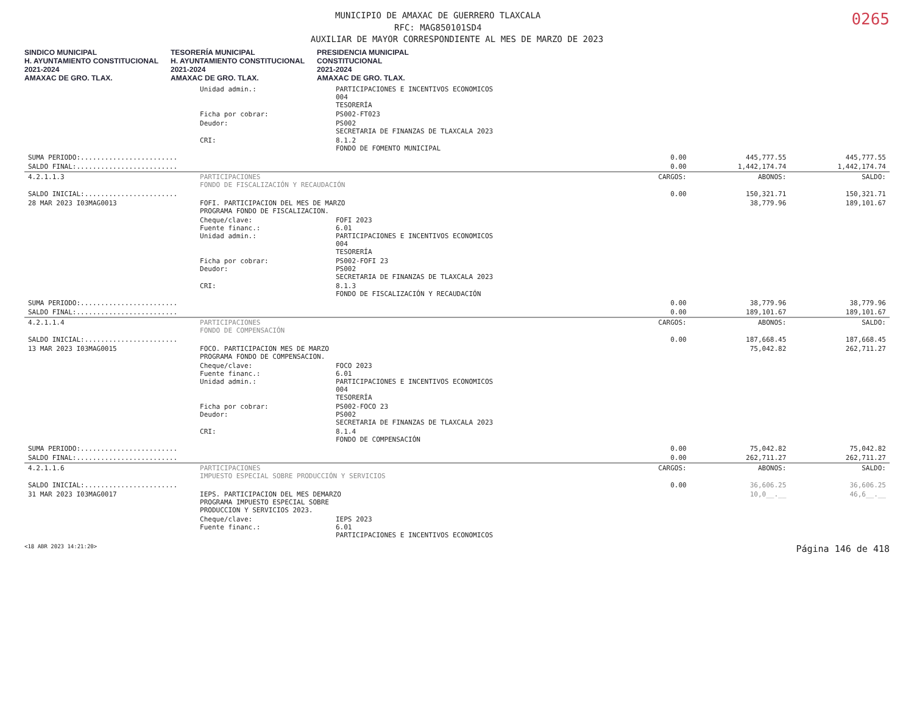0265
MUNICIPIO DE AMAXAC DE GUERRERO TLAXCALA
RFC: MAG850101SD4
AUXILIAR DE MAYOR CORRESPONDIENTE AL MES DE MARZO DE 2023
SINDICO MUNICIPAL
H. AYUNTAMIENTO CONSTITUCIONAL
2021-2024
AMAXAC DE GRO. TLAX. TESORERÍA MUNICIPAL
H. AYUNTAMIENTO CONSTITUCIONAL
2021-2024
AMAXAC DE GRO. TLAX. PRESIDENCIA MUNICIPAL
CONSTITUCIONAL
2021-2024
AMAXAC DE GRO. TLAX.
| | Unidad admin.: | PARTICIPACIONES E INCENTIVOS ECONOMICOS 004 TESORERÍA | | | |
| | Ficha por cobrar: | PS002-FT023 | | | |
| | Deudor: | PS002 SECRETARIA DE FINANZAS DE TLAXCALA 2023 | | | |
| | CRI: | 8.1.2 FONDO DE FOMENTO MUNICIPAL | | | |
| SUMA PERIODO:........................ | | | 0.00 | 445,777.55 | 445,777.55 |
| SALDO FINAL:......................... | | | 0.00 | 1,442,174.74 | 1,442,174.74 |
| 4.2.1.1.3 | PARTICIPACIONES FONDO DE FISCALIZACIÓN Y RECAUDACIÓN | | CARGOS: | ABONOS: | SALDO: |
| SALDO INICIAL:....................... | | | 0.00 | 150,321.71 | 150,321.71 |
| 28 MAR 2023 I03MAG0013 | FOFI. PARTICIPACION DEL MES DE MARZO PROGRAMA FONDO DE FISCALIZACION. | | | 38,779.96 | 189,101.67 |
| | Cheque/clave: Fuente financ.: Unidad admin.: | FOFI 2023 6.01 PARTICIPACIONES E INCENTIVOS ECONOMICOS 004 TESORERÍA | | | |
| | Ficha por cobrar: Deudor: | PS002-FOFI 23 PS002 SECRETARIA DE FINANZAS DE TLAXCALA 2023 | | | |
| | CRI: | 8.1.3 FONDO DE FISCALIZACIÓN Y RECAUDACIÓN | | | |
| SUMA PERIODO:........................ | | | 0.00 | 38,779.96 | 38,779.96 |
| SALDO FINAL:......................... | | | 0.00 | 189,101.67 | 189,101.67 |
| 4.2.1.1.4 | PARTICIPACIONES FONDO DE COMPENSACIÓN | | CARGOS: | ABONOS: | SALDO: |
| SALDO INICIAL:....................... | | | 0.00 | 187,668.45 | 187,668.45 |
| 13 MAR 2023 I03MAG0015 | FOCO. PARTICIPACION MES DE MARZO PROGRAMA FONDO DE COMPENSACION. | | | 75,042.82 | 262,711.27 |
| | Cheque/clave: Fuente financ.: Unidad admin.: | FOCO 2023 6.01 PARTICIPACIONES E INCENTIVOS ECONOMICOS 004 TESORERÍA | | | |
| | Ficha por cobrar: Deudor: | PS002-FOCO 23 PS002 SECRETARIA DE FINANZAS DE TLAXCALA 2023 | | | |
| | CRI: | 8.1.4 FONDO DE COMPENSACIÓN | | | |
| SUMA PERIODO:........................ | | | 0.00 | 75,042.82 | 75,042.82 |
| SALDO FINAL:......................... | | | 0.00 | 262,711.27 | 262,711.27 |
| 4.2.1.1.6 | PARTICIPACIONES IMPUESTO ESPECIAL SOBRE PRODUCCIÓN Y SERVICIOS | | CARGOS: | ABONOS: | SALDO: |
| SALDO INICIAL:....................... | | | 0.00 | 36,606.25 | 36,606.25 |
| 31 MAR 2023 I03MAG0017 | IEPS. PARTICIPACION DEL MES DEMARZO PROGRAMA IMPUESTO ESPECIAL SOBRE PRODUCCION Y SERVICIOS 2023. | | | 10,0__.__ | 46,6__.__ |
| | Cheque/clave: Fuente financ.: | IEPS 2023 6.01 PARTICIPACIONES E INCENTIVOS ECONOMICOS | | | |
<18 ABR 2023 14:21:20> Página 146 de 418